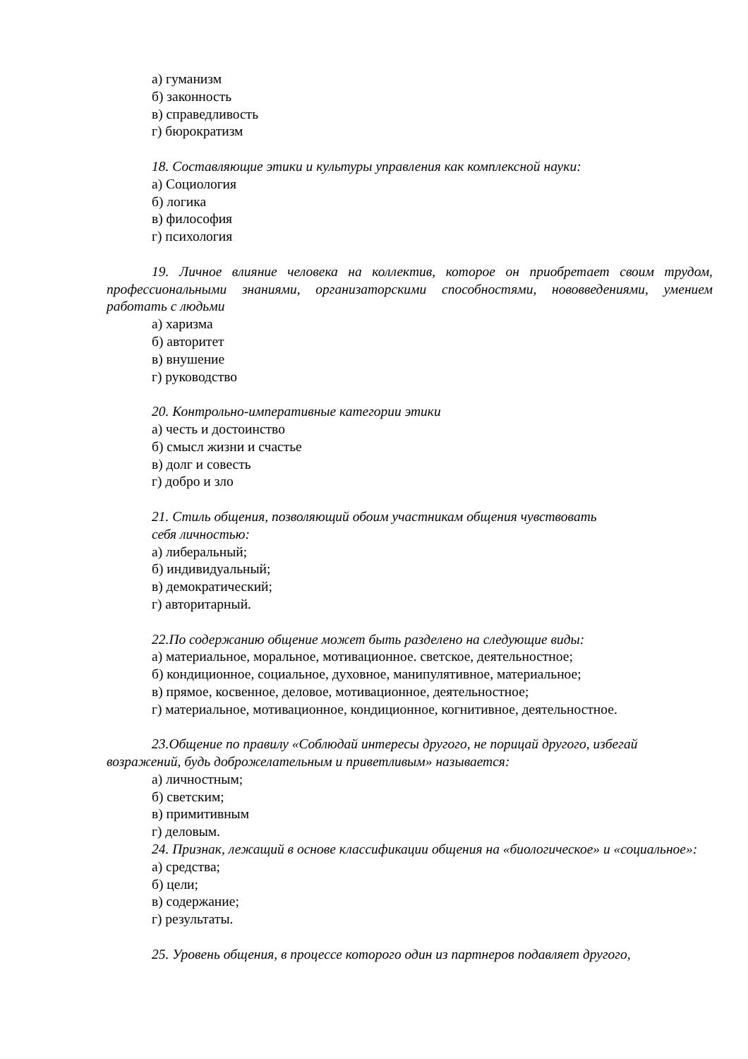а) гуманизм
б) законность
в) справедливость
г) бюрократизм
18. Составляющие этики и культуры управления как комплексной науки:
а) Социология
б) логика
в) философия
г) психология
19. Личное влияние человека на коллектив, которое он приобретает своим трудом, профессиональными знаниями, организаторскими способностями, нововведениями, умением работать с людьми
а) харизма
б) авторитет
в) внушение
г) руководство
20. Контрольно-императивные категории этики
а) честь и достоинство
б) смысл жизни и счастье
в) долг и совесть
г) добро и зло
21. Стиль общения, позволяющий обоим участникам общения чувствовать
себя личностью:
а) либеральный;
б) индивидуальный;
в) демократический;
г) авторитарный.
22.По содержанию общение может быть разделено на следующие виды:
а) материальное, моральное, мотивационное. светское, деятельностное;
б) кондиционное, социальное, духовное, манипулятивное, материальное;
в) прямое, косвенное, деловое, мотивационное, деятельностное;
г) материальное, мотивационное, кондиционное, когнитивное, деятельностное.
23.Общение по правилу «Соблюдай интересы другого, не порицай другого, избегай возражений, будь доброжелательным и приветливым» называется:
а) личностным;
б) светским;
в) примитивным
г) деловым.
24. Признак, лежащий в основе классификации общения на «биологическое» и «социальное»:
а) средства;
б) цели;
в) содержание;
г) результаты.
25. Уровень общения, в процессе которого один из партнеров подавляет другого,